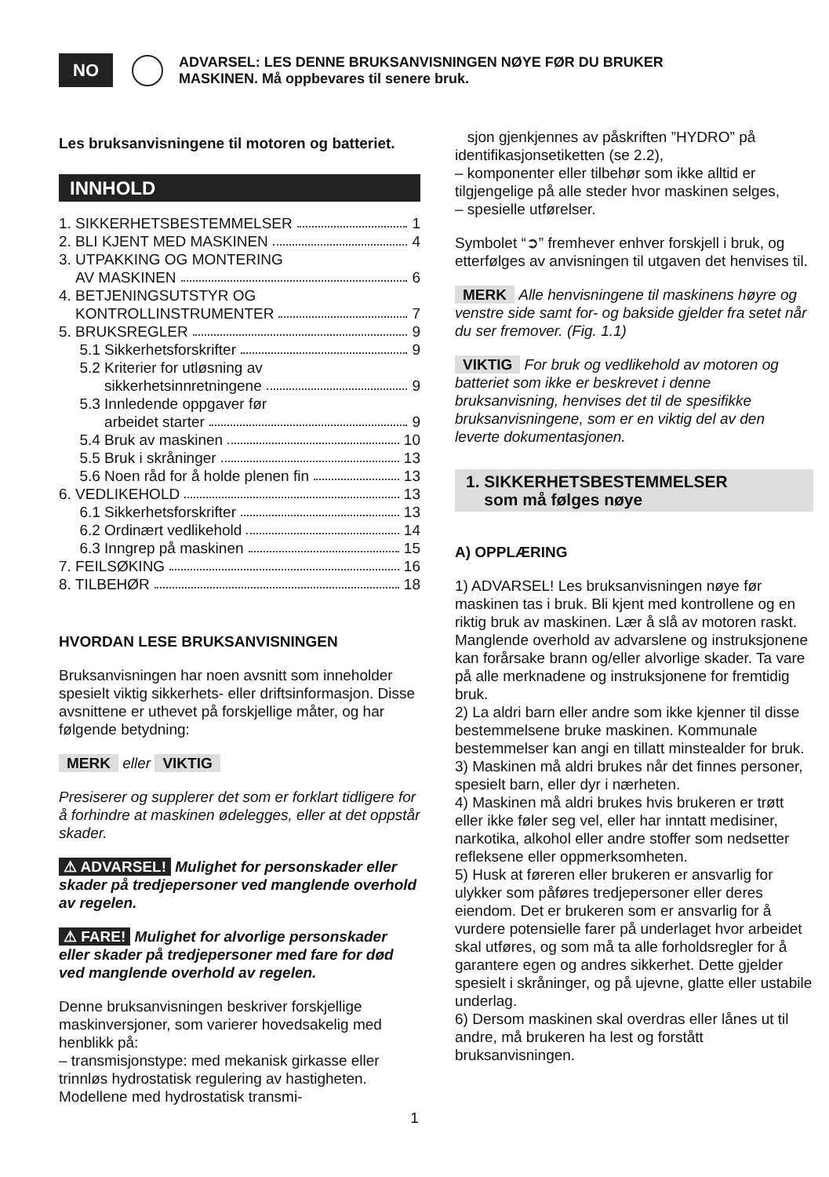NO
ADVARSEL: LES DENNE BRUKSANVISNINGEN NØYE FØR DU BRUKER
MASKINEN. Må oppbevares til senere bruk.
Les bruksanvisningene til motoren og batteriet.
INNHOLD
1. SIKKERHETSBESTEMMELSER 1
2. BLI KJENT MED MASKINEN 4
3. UTPAKKING OG MONTERING
AV MASKINEN 6
4. BETJENINGSUTSTYR OG
KONTROLLINSTRUMENTER 7
5. BRUKSREGLER 9
5.1 Sikkerhetsforskrifter 9
5.2 Kriterier for utløsning av
sikkerhetsinnretningene 9
5.3 Innledende oppgaver før
arbeidet starter 9
5.4 Bruk av maskinen 10
5.5 Bruk i skråninger 13
5.6 Noen råd for å holde plenen fin 13
6. VEDLIKEHOLD 13
6.1 Sikkerhetsforskrifter 13
6.2 Ordinært vedlikehold 14
6.3 Inngrep på maskinen 15
7. FEILSØKING 16
8. TILBEHØR 18
HVORDAN LESE BRUKSANVISNINGEN
Bruksanvisningen har noen avsnitt som inneholder spesielt viktig sikkerhets- eller driftsinformasjon. Disse avsnittene er uthevet på forskjellige måter, og har følgende betydning:
MERK eller VIKTIG
Presiserer og supplerer det som er forklart tidligere for å forhindre at maskinen ødelegges, eller at det oppstår skader.
⚠ ADVARSEL! Mulighet for personskader eller skader på tredjepersoner ved manglende overhold av regelen.
⚠ FARE! Mulighet for alvorlige personskader eller skader på tredjepersoner med fare for død ved manglende overhold av regelen.
Denne bruksanvisningen beskriver forskjellige maskinversjoner, som varierer hovedsakelig med henblikk på:
– transmisjonstype: med mekanisk girkasse eller trinnløs hydrostatisk regulering av hastigheten. Modellene med hydrostatisk transmi-
sjon gjenkjennes av påskriften ”HYDRO” på identifikasjonsetiketten (se 2.2),
– komponenter eller tilbehør som ikke alltid er tilgjengelige på alle steder hvor maskinen selges,
– spesielle utførelser.
Symbolet “➲” fremhever enhver forskjell i bruk, og etterfølges av anvisningen til utgaven det henvises til.
MERK Alle henvisningene til maskinens høyre og venstre side samt for- og bakside gjelder fra setet når du ser fremover. (Fig. 1.1)
VIKTIG For bruk og vedlikehold av motoren og batteriet som ikke er beskrevet i denne bruksanvisning, henvises det til de spesifikke bruksanvisningene, som er en viktig del av den leverte dokumentasjonen.
1. SIKKERHETSBESTEMMELSER
som må følges nøye
A) OPPLÆRING
1) ADVARSEL! Les bruksanvisningen nøye før maskinen tas i bruk. Bli kjent med kontrollene og en riktig bruk av maskinen. Lær å slå av motoren raskt. Manglende overhold av advarslene og instruksjonene kan forårsake brann og/eller alvorlige skader. Ta vare på alle merknadene og instruksjonene for fremtidig bruk.
2) La aldri barn eller andre som ikke kjenner til disse bestemmelsene bruke maskinen. Kommunale bestemmelser kan angi en tillatt minstealder for bruk.
3) Maskinen må aldri brukes når det finnes personer, spesielt barn, eller dyr i nærheten.
4) Maskinen må aldri brukes hvis brukeren er trøtt eller ikke føler seg vel, eller har inntatt medisiner, narkotika, alkohol eller andre stoffer som nedsetter refleksene eller oppmerksomheten.
5) Husk at føreren eller brukeren er ansvarlig for ulykker som påføres tredjepersoner eller deres eiendom. Det er brukeren som er ansvarlig for å vurdere potensielle farer på underlaget hvor arbeidet skal utføres, og som må ta alle forholdsregler for å garantere egen og andres sikkerhet. Dette gjelder spesielt i skråninger, og på ujevne, glatte eller ustabile underlag.
6) Dersom maskinen skal overdras eller lånes ut til andre, må brukeren ha lest og forstått bruksanvisningen.
1